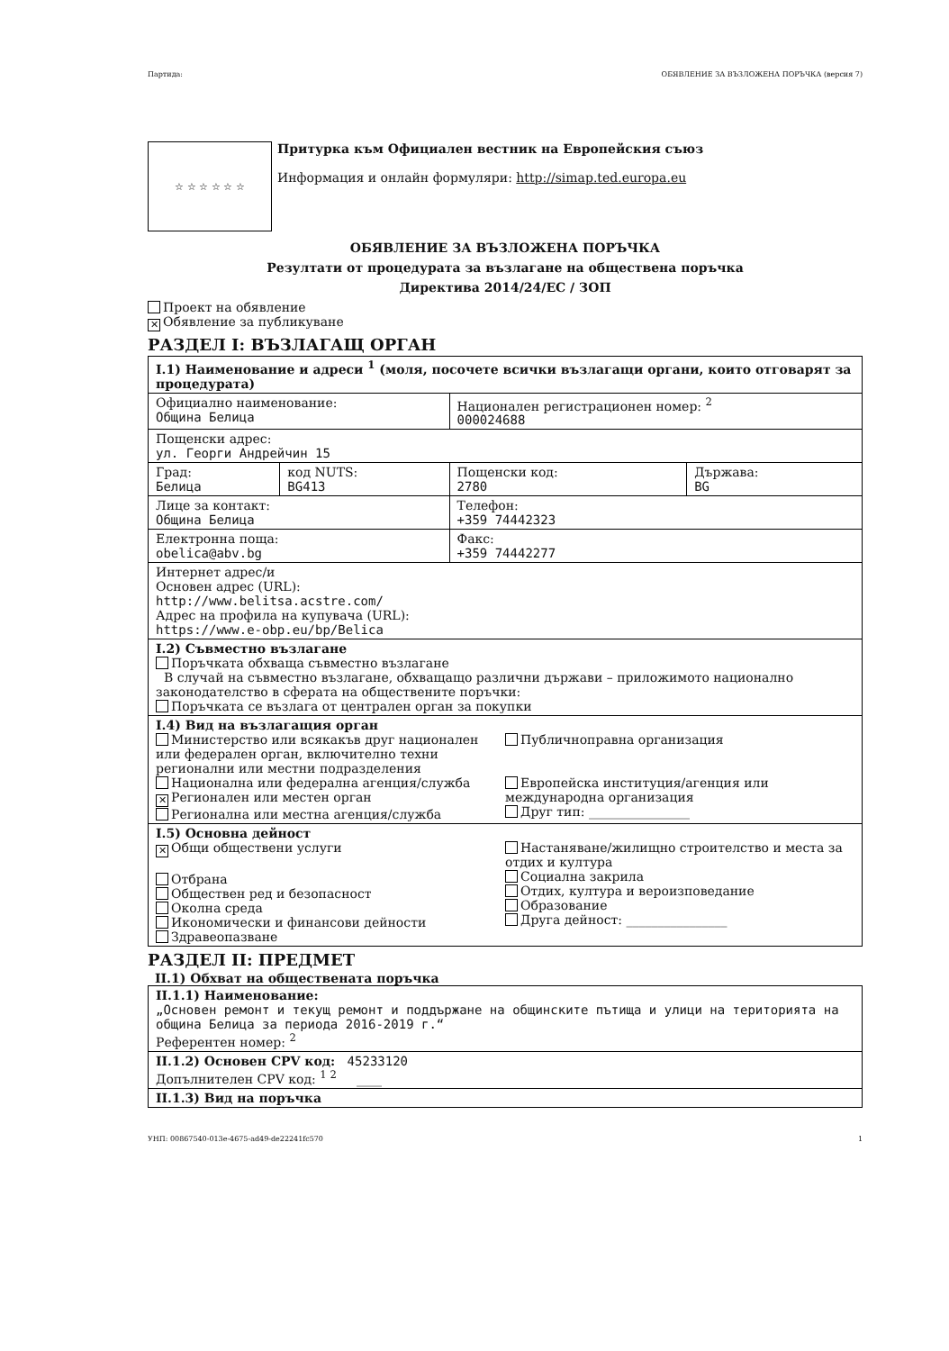Партида: ОБЯВЛЕНИЕ ЗА ВЪЗЛОЖЕНА ПОРЪЧКА (версия 7)
☆ ☆ ☆ ☆ ☆ ☆
Притурка към Официален вестник на Европейския съюз
Информация и онлайн формуляри: http://simap.ted.europa.eu
ОБЯВЛЕНИЕ ЗА ВЪЗЛОЖЕНА ПОРЪЧКА
Резултати от процедурата за възлагане на обществена поръчка
Директива 2014/24/ЕС / ЗОП
Проект на обявление
✕ Обявление за публикуване
РАЗДЕЛ I: ВЪЗЛАГАЩ ОРГАН
| I.1) Наименование и адреси <sup>1</sup> (моля, посочете всички възлагащи органи, които отговарят за процедурата) | | | |
| Официално наименование: Община Белица | | Национален регистрационен номер: <sup>2</sup> 000024688 | |
| Пощенски адрес: ул. Георги Андрейчин 15 | | | |
| Град: Белица | код NUTS: BG413 | Пощенски код: 2780 | Държава: BG |
| Лице за контакт: Община Белица | | Телефон: +359 74442323 | |
| Електронна поща: obelica@abv.bg | | Факс: +359 74442277 | |
| Интернет адрес/и Основен адрес (URL): http://www.belitsa.acstre.com/ Адрес на профила на купувача (URL): https://www.e-obp.eu/bp/Belica | | | |
| I.2) Съвместно възлагане Поръчката обхваща съвместно възлагане В случай на съвместно възлагане, обхващащо различни държави – приложимото национално законодателство в сферата на обществените поръчки: Поръчката се възлага от централен орган за покупки | | | |
| I.4) Вид на възлагащия орган Министерство или всякакъв друг национален или федерален орган, включително техни регионални или местни подразделения Национална или федерална агенция/служба ✕ Регионален или местен орган Регионална или местна агенция/служба Публичноправна организация Европейска институция/агенция или международна организация Друг тип: ________________ | | | |
| I.5) Основна дейност ✕ Общи обществени услуги Отбрана Обществен ред и безопасност Околна среда Икономически и финансови дейности Здравеопазване Настаняване/жилищно строителство и места за отдих и култура Социална закрила Отдих, култура и вероизповедание Образование Друга дейност: ________________ | | | |
РАЗДЕЛ II: ПРЕДМЕТ
II.1) Обхват на обществената поръчка
| II.1.1) Наименование: „Основен ремонт и текущ ремонт и поддържане на общинските пътища и улици на територията на община Белица за периода 2016-2019 г.“ Референтен номер: <sup>2</sup> |
| II.1.2) Основен CPV код: 45233120 Допълнителен CPV код: <sup>1 2</sup> ____ |
| II.1.3) Вид на поръчка |
УНП: 00867540-013e-4675-ad49-de22241fc570 1